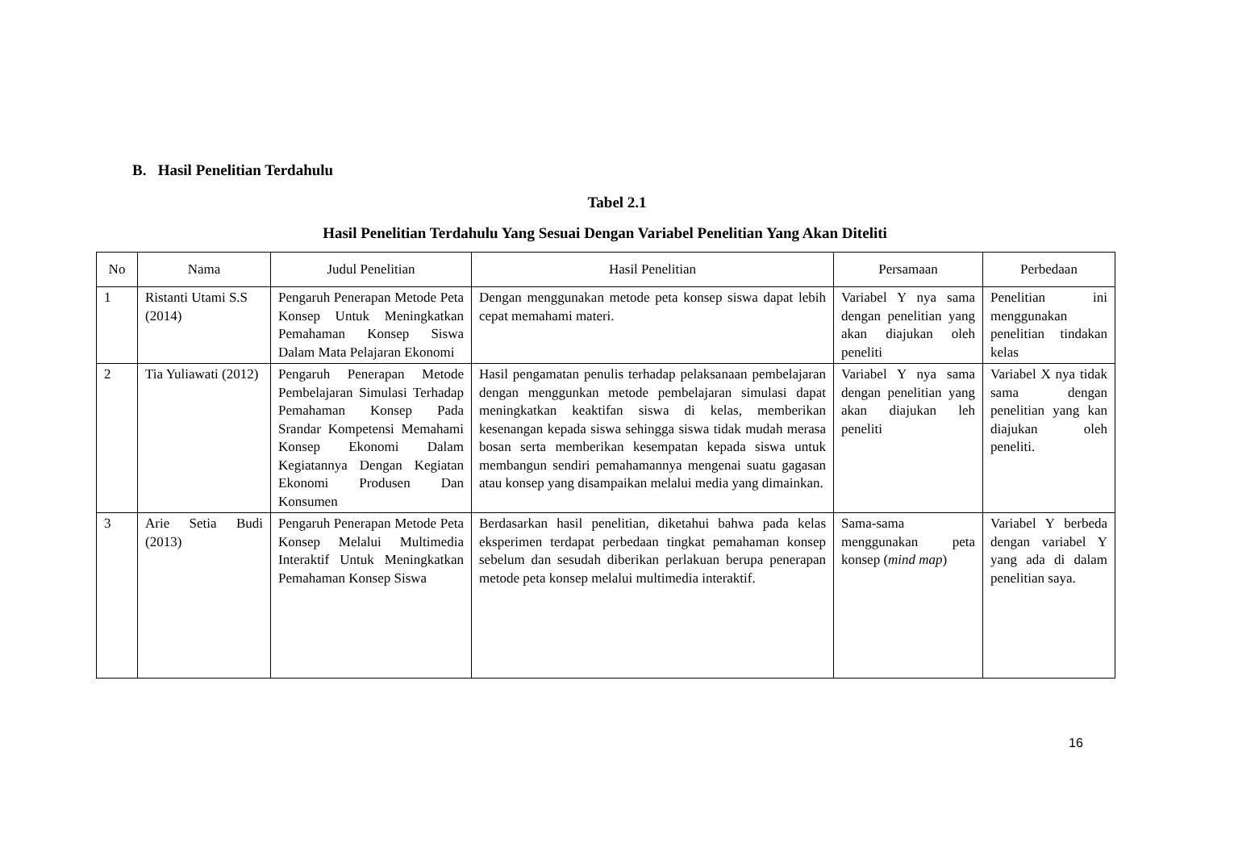B. Hasil Penelitian Terdahulu
Tabel 2.1
Hasil Penelitian Terdahulu Yang Sesuai Dengan Variabel Penelitian Yang Akan Diteliti
| No | Nama | Judul Penelitian | Hasil Penelitian | Persamaan | Perbedaan |
| --- | --- | --- | --- | --- | --- |
| 1 | Ristanti Utami S.S (2014) | Pengaruh Penerapan Metode Peta Konsep Untuk Meningkatkan Pemahaman Konsep Siswa Dalam Mata Pelajaran Ekonomi | Dengan menggunakan metode peta konsep siswa dapat lebih cepat memahami materi. | Variabel Y nya sama dengan penelitian yang akan diajukan oleh peneliti | Penelitian ini menggunakan penelitian tindakan kelas |
| 2 | Tia Yuliawati (2012) | Pengaruh Penerapan Metode Pembelajaran Simulasi Terhadap Pemahaman Konsep Pada Srandar Kompetensi Memahami Konsep Ekonomi Dalam Kegiatannya Dengan Kegiatan Ekonomi Produsen Dan Konsumen | Hasil pengamatan penulis terhadap pelaksanaan pembelajaran dengan menggunkan metode pembelajaran simulasi dapat meningkatkan keaktifan siswa di kelas, memberikan kesenangan kepada siswa sehingga siswa tidak mudah merasa bosan serta memberikan kesempatan kepada siswa untuk membangun sendiri pemahamannya mengenai suatu gagasan atau konsep yang disampaikan melalui media yang dimainkan. | Variabel Y nya sama dengan penelitian yang akan diajukan leh peneliti | Variabel X nya tidak sama dengan penelitian yang kan diajukan oleh peneliti. |
| 3 | Arie Setia Budi (2013) | Pengaruh Penerapan Metode Peta Konsep Melalui Multimedia Interaktif Untuk Meningkatkan Pemahaman Konsep Siswa | Berdasarkan hasil penelitian, diketahui bahwa pada kelas eksperimen terdapat perbedaan tingkat pemahaman konsep sebelum dan sesudah diberikan perlakuan berupa penerapan metode peta konsep melalui multimedia interaktif. | Sama-sama menggunakan peta konsep ( mind map ) | Variabel Y berbeda dengan variabel Y yang ada di dalam penelitian saya. |
16